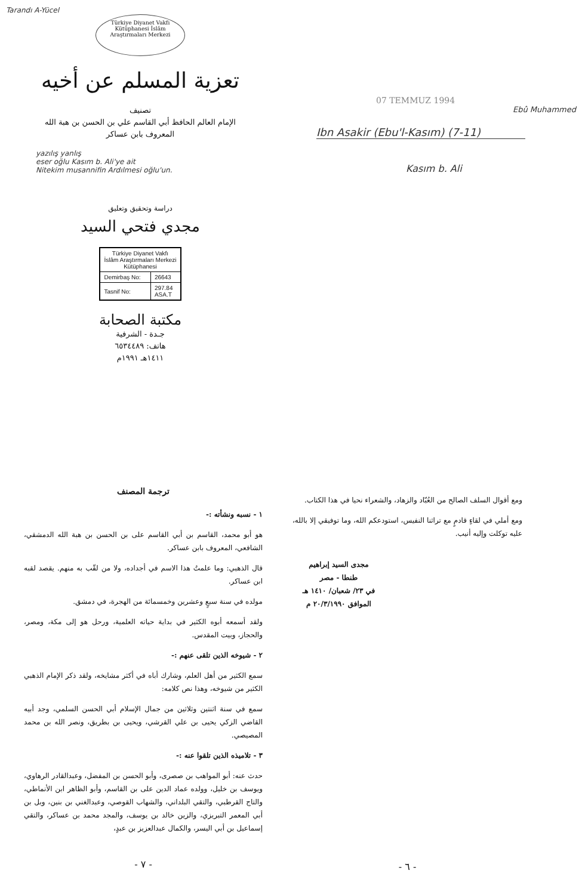Tarandı A-Yücel
Türkiye Diyanet Vakfı Kütüphanesi İslâm Araştırmaları Merkezi
تعزية المسلم عن أخيه
تصنيف
الإمام العالم الحافظ أبي القاسم علي بن الحسن بن هبة الله
المعروف بابن عساكر
yazılış yanlış
eser oğlu Kasım b. Ali'ye ait
Nitekim musannifin Ardılmesi oğlu'un.
دراسة وتحقيق وتعليق
مجدي فتحي السيد
| Türkiye Diyanet Vakfı İslâm Araştırmaları Merkezi Kütüphanesi | |
| Demirbaş No: | 26643 |
| Tasnif No: | 297.84 ASA.T |
مكتبة الصحابة
جـدة - الشرفية
هاتف: ٦٥٣٤٤٨٩
١٤١١هـ ١٩٩١م
07 TEMMUZ 1994
Ebû Muhammed
Ibn Asakir (Ebu'l-Kasım) (7-11)
Kasım b. Ali
ترجمة المصنف
١ - نسبه ونشأته :-
هو أبو محمد، القاسم بن أبي القاسم على بن الحسن بن هبة الله الدمشقي، الشافعي، المعروف بابن عساكر.
قال الذهبي: وما علمتُ هذا الاسم في أجداده، ولا من لقّب به منهم. يقصد لقبه ابن عساكر.
مولده في سنة سبعٍ وعشرين وخمسمائة من الهجرة، في دمشق.
ولقد أسمعه أبوه الكثير في بداية حياته العلمية، ورحل هو إلى مكة، ومصر، والحجاز، وبيت المقدس.
٢ - شيوخه الذين تلقى عنهم :-
سمع الكثير من أهل العلم، وشارك أباه في أكثر مشايخه، ولقد ذكر الإمام الذهبي الكثير من شيوخه، وهذا نص كلامه:
سمع في سنة اثنتين وثلاثين من جمال الإسلام أبي الحسن السلمي، وجد أبيه القاضي الزكي يحيى بن علي القرشي، ويحيى بن بطريق، ونصر الله بن محمد المصيصي.
٣ - تلاميذه الذين تلقوا عنه :-
حدث عنه: أبو المواهب بن صصرى، وأبو الحسن بن المفضل، وعبدالقادر الرهاوي، ويوسف بن خليل، وولده عماد الدين على بن القاسم، وأبو الظاهر ابن الأنماطي، والتاج القرطبي، والتقي البلداني، والشهاب القوصي، وعبدالغني بن بنين، وبل بن أبي المعمر التبريزي، والزين خالد بن يوسف، والمجد محمد بن عساكر، والتقي إسماعيل بن أبي اليسر، والكمال عبدالعزيز بن عبدٍ،
- ٧ -
ومع أقوال السلف الصالح من العُبّاد والزهاد، والشعراء نحيا في هذا الكتاب.
ومع أملي في لقاءٍ قادمٍ مع تراثنا النفيس، استودعكم الله، وما توفيقي إلا بالله، عليه توكلت وإليه أنيب.
مجدى السيد إبراهيم
طنطا - مصر
في ٢٣/ شعبان/ ١٤١٠ هـ
الموافق ٢٠/٣/١٩٩٠ م
- ٦ -